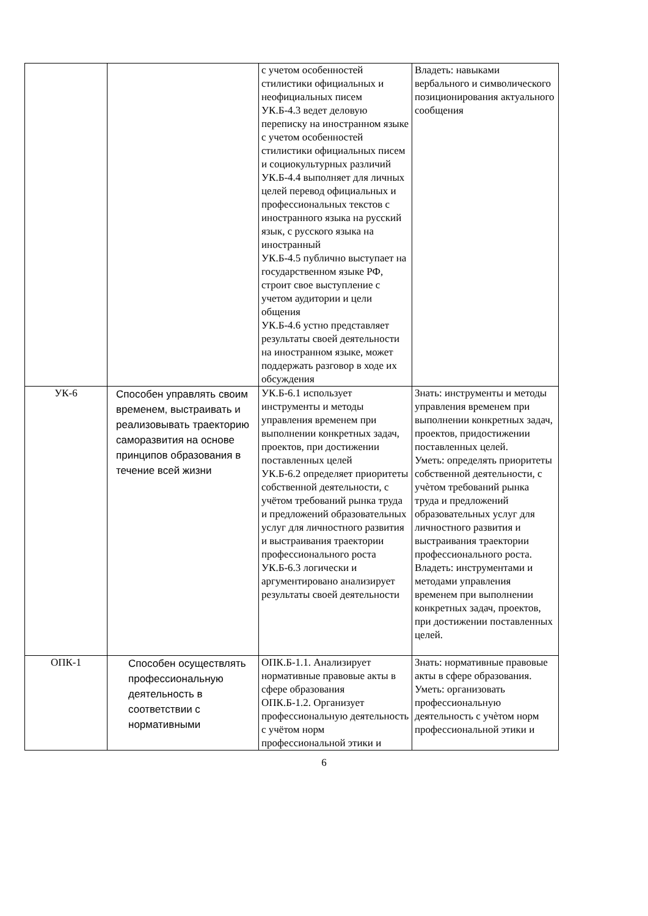| | | с учетом особенностей стилистики официальных и неофициальных писем УК.Б-4.3 ведет деловую переписку на иностранном языке с учетом особенностей стилистики официальных писем и социокультурных различий УК.Б-4.4 выполняет для личных целей перевод официальных и профессиональных текстов с иностранного языка на русский язык, с русского языка на иностранный УК.Б-4.5 публично выступает на государственном языке РФ, строит свое выступление с учетом аудитории и цели общения УК.Б-4.6 устно представляет результаты своей деятельности на иностранном языке, может поддержать разговор в ходе их обсуждения | Владеть: навыками вербального и символического позиционирования актуального сообщения |
| УК-6 | Способен управлять своим временем, выстраивать и реализовывать траекторию саморазвития на основе принципов образования в течение всей жизни | УК.Б-6.1 использует инструменты и методы управления временем при выполнении конкретных задач, проектов, при достижении поставленных целей УК.Б-6.2 определяет приоритеты собственной деятельности, с учётом требований рынка труда и предложений образовательных услуг для личностного развития и выстраивания траектории профессионального роста УК.Б-6.3 логически и аргументировано анализирует результаты своей деятельности | Знать: инструменты и методы управления временем при выполнении конкретных задач, проектов, придостижении поставленных целей. Уметь: определять приоритеты собственной деятельности, с учѐтом требований рынка труда и предложений образовательных услуг для личностного развития и выстраивания траектории профессионального роста. Владеть: инструментами и методами управления временем при выполнении конкретных задач, проектов, при достижении поставленных целей. |
| ОПК-1 | Способен осуществлять профессиональную деятельность в соответствии с нормативными | ОПК.Б-1.1. Анализирует нормативные правовые акты в сфере образования ОПК.Б-1.2. Организует профессиональную деятельность с учётом норм профессиональной этики и | Знать: нормативные правовые акты в сфере образования. Уметь: организовать профессиональную деятельность с учѐтом норм профессиональной этики и |
6